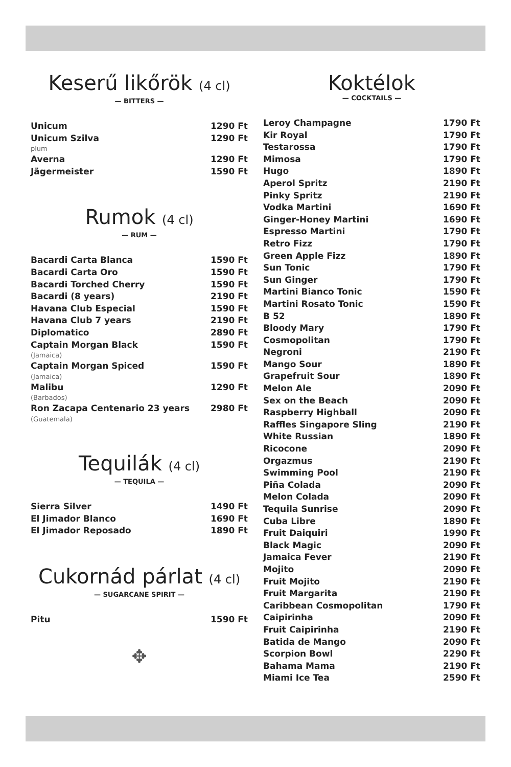Keserű likőrök (4 cl)
— BITTERS —
| Unicum | 1290 Ft |
| Unicum Szilva | 1290 Ft |
| plum | |
| Averna | 1290 Ft |
| Jägermeister | 1590 Ft |
Rumok (4 cl)
— RUM —
| Bacardi Carta Blanca | 1590 Ft |
| Bacardi Carta Oro | 1590 Ft |
| Bacardi Torched Cherry | 1590 Ft |
| Bacardi (8 years) | 2190 Ft |
| Havana Club Especial | 1590 Ft |
| Havana Club 7 years | 2190 Ft |
| Diplomatico | 2890 Ft |
| Captain Morgan Black | 1590 Ft |
| (Jamaica) | |
| Captain Morgan Spiced | 1590 Ft |
| (Jamaica) | |
| Malibu | 1290 Ft |
| (Barbados) | |
| Ron Zacapa Centenario 23 years | 2980 Ft |
| (Guatemala) | |
Tequilák (4 cl)
— TEQUILA —
| Sierra Silver | 1490 Ft |
| El Jimador Blanco | 1690 Ft |
| El Jimador Reposado | 1890 Ft |
Cukornád párlat (4 cl)
— SUGARCANE SPIRIT —
| Pitu | 1590 Ft |
✥
Koktélok
— COCKTAILS —
| Leroy Champagne | 1790 Ft |
| Kir Royal | 1790 Ft |
| Testarossa | 1790 Ft |
| Mimosa | 1790 Ft |
| Hugo | 1890 Ft |
| Aperol Spritz | 2190 Ft |
| Pinky Spritz | 2190 Ft |
| Vodka Martini | 1690 Ft |
| Ginger-Honey Martini | 1690 Ft |
| Espresso Martini | 1790 Ft |
| Retro Fizz | 1790 Ft |
| Green Apple Fizz | 1890 Ft |
| Sun Tonic | 1790 Ft |
| Sun Ginger | 1790 Ft |
| Martini Bianco Tonic | 1590 Ft |
| Martini Rosato Tonic | 1590 Ft |
| B 52 | 1890 Ft |
| Bloody Mary | 1790 Ft |
| Cosmopolitan | 1790 Ft |
| Negroni | 2190 Ft |
| Mango Sour | 1890 Ft |
| Grapefruit Sour | 1890 Ft |
| Melon Ale | 2090 Ft |
| Sex on the Beach | 2090 Ft |
| Raspberry Highball | 2090 Ft |
| Raffles Singapore Sling | 2190 Ft |
| White Russian | 1890 Ft |
| Ricocone | 2090 Ft |
| Orgazmus | 2190 Ft |
| Swimming Pool | 2190 Ft |
| Piña Colada | 2090 Ft |
| Melon Colada | 2090 Ft |
| Tequila Sunrise | 2090 Ft |
| Cuba Libre | 1890 Ft |
| Fruit Daiquiri | 1990 Ft |
| Black Magic | 2090 Ft |
| Jamaica Fever | 2190 Ft |
| Mojito | 2090 Ft |
| Fruit Mojito | 2190 Ft |
| Fruit Margarita | 2190 Ft |
| Caribbean Cosmopolitan | 1790 Ft |
| Caipirinha | 2090 Ft |
| Fruit Caipirinha | 2190 Ft |
| Batida de Mango | 2090 Ft |
| Scorpion Bowl | 2290 Ft |
| Bahama Mama | 2190 Ft |
| Miami Ice Tea | 2590 Ft |